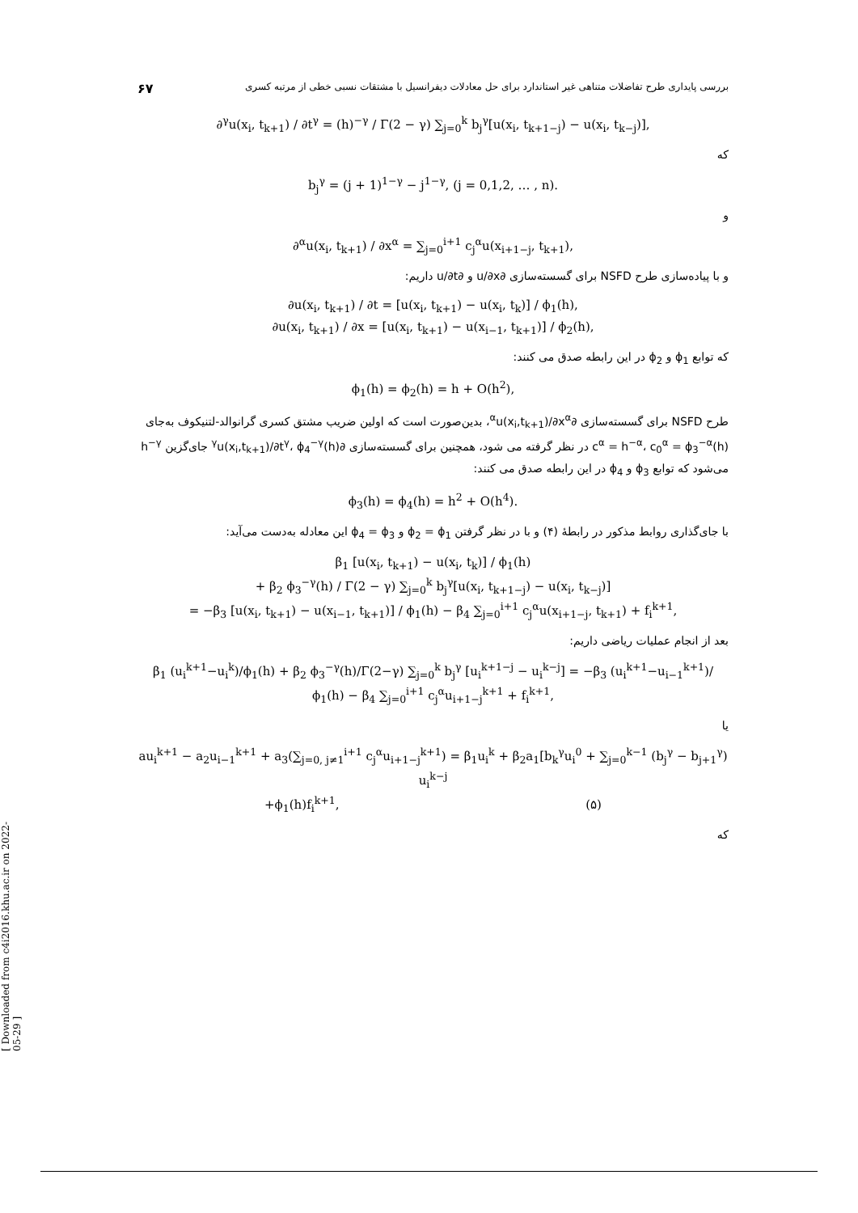بررسی پایداری طرح تفاضلات متناهی غیر استاندارد برای حل معادلات دیفرانسیل با مشتقات نسبی خطی از مرتبه کسری ۶۷
∂<sup>γ</sup>u(x<sub>i</sub>, t<sub>k+1</sub>) / ∂t<sup>γ</sup> = (h)<sup>−γ</sup> / Γ(2 − γ) ∑<sub>j=0</sub><sup>k</sup> b<sub>j</sub><sup>γ</sup>[u(x<sub>i</sub>, t<sub>k+1−j</sub>) − u(x<sub>i</sub>, t<sub>k−j</sub>)],
که
b<sub>j</sub><sup>γ</sup> = (j + 1)<sup>1−γ</sup> − j<sup>1−γ</sup>, (j = 0,1,2, … , n).
و
∂<sup>α</sup>u(x<sub>i</sub>, t<sub>k+1</sub>) / ∂x<sup>α</sup> = ∑<sub>j=0</sub><sup>i+1</sup> c<sub>j</sub><sup>α</sup>u(x<sub>i+1−j</sub>, t<sub>k+1</sub>),
و با پیاده‌سازی طرح NSFD برای گسسته‌سازی ∂u/∂x و ∂u/∂t داریم:
∂u(x<sub>i</sub>, t<sub>k+1</sub>) / ∂t = [u(x<sub>i</sub>, t<sub>k+1</sub>) − u(x<sub>i</sub>, t<sub>k</sub>)] / ϕ<sub>1</sub>(h),
∂u(x<sub>i</sub>, t<sub>k+1</sub>) / ∂x = [u(x<sub>i</sub>, t<sub>k+1</sub>) − u(x<sub>i−1</sub>, t<sub>k+1</sub>)] / ϕ<sub>2</sub>(h),
که توابع ϕ<sub>1</sub> و ϕ<sub>2</sub> در این رابطه صدق می کنند:
ϕ<sub>1</sub>(h) = ϕ<sub>2</sub>(h) = h + O(h<sup>2</sup>),
طرح NSFD برای گسسته‌سازی ∂<sup>α</sup>u(x<sub>i</sub>,t<sub>k+1</sub>)/∂x<sup>α</sup>، بدین‌صورت است که اولین ضریب مشتق کسری گرانوالد-لتنیکوف به‌جای c<sup>α</sup> = h<sup>−α</sup>، c<sub>0</sub><sup>α</sup> = ϕ<sub>3</sub><sup>−α</sup>(h) در نظر گرفته می شود، همچنین برای گسسته‌سازی ∂<sup>γ</sup>u(x<sub>i</sub>,t<sub>k+1</sub>)/∂t<sup>γ</sup>، ϕ<sub>4</sub><sup>−γ</sup>(h) جای‌گزین h<sup>−γ</sup> می‌شود که توابع ϕ<sub>3</sub> و ϕ<sub>4</sub> در این رابطه صدق می کنند:
ϕ<sub>3</sub>(h) = ϕ<sub>4</sub>(h) = h<sup>2</sup> + O(h<sup>4</sup>).
با جای‌گذاری روابط مذکور در رابطهٔ (۴) و با در نظر گرفتن ϕ<sub>2</sub> = ϕ<sub>1</sub> و ϕ<sub>4</sub> = ϕ<sub>3</sub> این معادله به‌دست می‌آید:
β<sub>1</sub> [u(x<sub>i</sub>, t<sub>k+1</sub>) − u(x<sub>i</sub>, t<sub>k</sub>)] / ϕ<sub>1</sub>(h)
+ β<sub>2</sub> ϕ<sub>3</sub><sup>−γ</sup>(h) / Γ(2 − γ) ∑<sub>j=0</sub><sup>k</sup> b<sub>j</sub><sup>γ</sup>[u(x<sub>i</sub>, t<sub>k+1−j</sub>) − u(x<sub>i</sub>, t<sub>k−j</sub>)]
= −β<sub>3</sub> [u(x<sub>i</sub>, t<sub>k+1</sub>) − u(x<sub>i−1</sub>, t<sub>k+1</sub>)] / ϕ<sub>1</sub>(h) − β<sub>4</sub> ∑<sub>j=0</sub><sup>i+1</sup> c<sub>j</sub><sup>α</sup>u(x<sub>i+1−j</sub>, t<sub>k+1</sub>) + f<sub>i</sub><sup>k+1</sup>,
بعد از انجام عملیات ریاضی داریم:
β<sub>1</sub> (u<sub>i</sub><sup>k+1</sup>−u<sub>i</sub><sup>k</sup>)/ϕ<sub>1</sub>(h) + β<sub>2</sub> ϕ<sub>3</sub><sup>−γ</sup>(h)/Γ(2−γ) ∑<sub>j=0</sub><sup>k</sup> b<sub>j</sub><sup>γ</sup> [u<sub>i</sub><sup>k+1−j</sup> − u<sub>i</sub><sup>k−j</sup>] = −β<sub>3</sub> (u<sub>i</sub><sup>k+1</sup>−u<sub>i−1</sub><sup>k+1</sup>)/ϕ<sub>1</sub>(h) − β<sub>4</sub> ∑<sub>j=0</sub><sup>i+1</sup> c<sub>j</sub><sup>α</sup>u<sub>i+1−j</sub><sup>k+1</sup> + f<sub>i</sub><sup>k+1</sup>,
یا
au<sub>i</sub><sup>k+1</sup> − a<sub>2</sub>u<sub>i−1</sub><sup>k+1</sup> + a<sub>3</sub>(∑<sub>j=0, j≠1</sub><sup>i+1</sup> c<sub>j</sub><sup>α</sup>u<sub>i+1−j</sub><sup>k+1</sup>) = β<sub>1</sub>u<sub>i</sub><sup>k</sup> + β<sub>2</sub>a<sub>1</sub>[b<sub>k</sub><sup>γ</sup>u<sub>i</sub><sup>0</sup> + ∑<sub>j=0</sub><sup>k−1</sup> (b<sub>j</sub><sup>γ</sup> − b<sub>j+1</sub><sup>γ</sup>) u<sub>i</sub><sup>k−j</sup>
+ϕ<sub>1</sub>(h)f<sub>i</sub><sup>k+1</sup>, (۵)
که
[ Downloaded from c4i2016.khu.ac.ir on 2022-05-29 ]